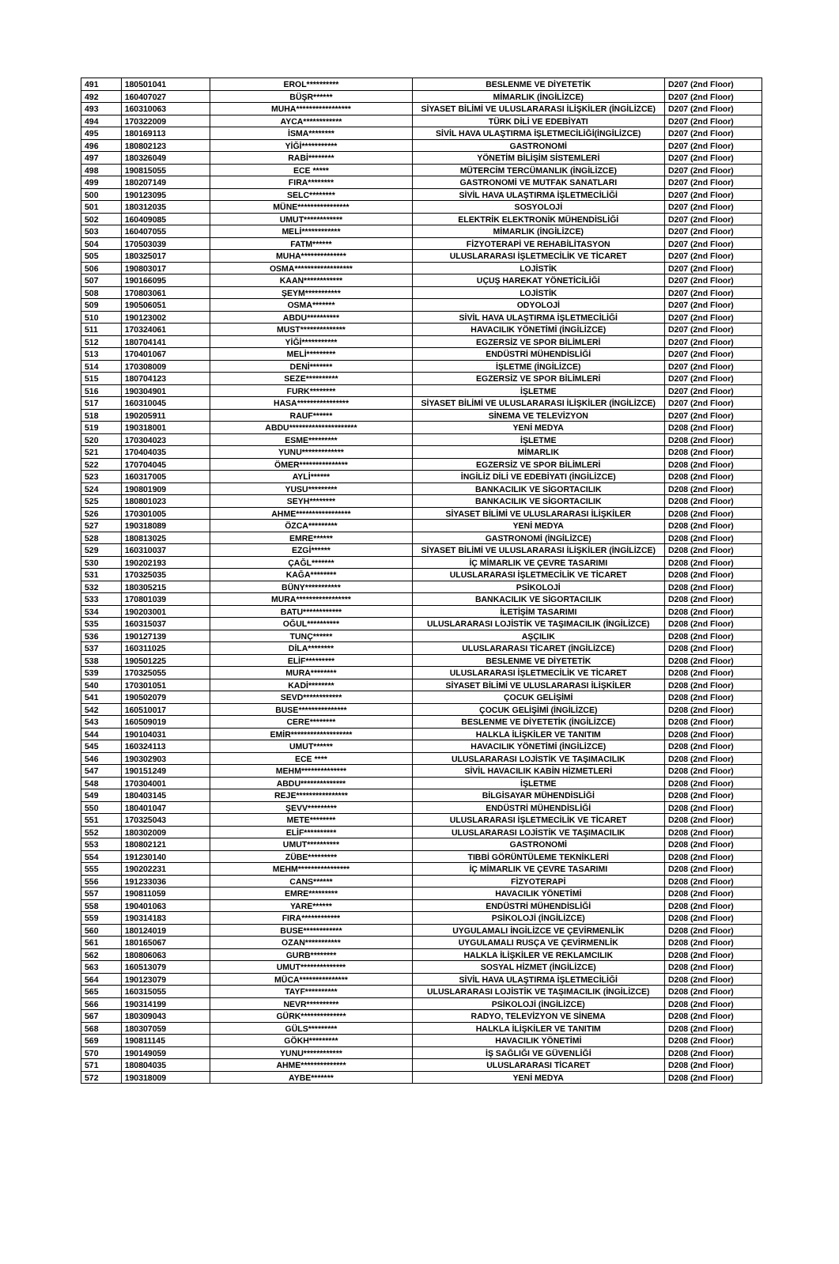| 491 | 180501041 | EROL********** | BESLENME VE DİYETETİK | D207 (2nd Floor) |
| 492 | 160407027 | BÜŞR****** | MİMARLIK (İNGİLİZCE) | D207 (2nd Floor) |
| 493 | 160310063 | MUHA***************** | SİYASET BİLİMİ VE ULUSLARARASI İLİŞKİLER (İNGİLİZCE) | D207 (2nd Floor) |
| 494 | 170322009 | AYCA************ | TÜRK DİLİ VE EDEBİYATI | D207 (2nd Floor) |
| 495 | 180169113 | İSMA******** | SİVİL HAVA ULAŞTIRMA İŞLETMECİLİĞİ(İNGİLİZCE) | D207 (2nd Floor) |
| 496 | 180802123 | YİĞİ*********** | GASTRONOMİ | D207 (2nd Floor) |
| 497 | 180326049 | RABİ******** | YÖNETİM BİLİŞİM SİSTEMLERİ | D207 (2nd Floor) |
| 498 | 190815055 | ECE ***** | MÜTERCİM TERCÜMANLIK (İNGİLİZCE) | D207 (2nd Floor) |
| 499 | 180207149 | FIRA******** | GASTRONOMİ VE MUTFAK SANATLARI | D207 (2nd Floor) |
| 500 | 190123095 | SELC******** | SİVİL HAVA ULAŞTIRMA İŞLETMECİLİĞİ | D207 (2nd Floor) |
| 501 | 180312035 | MÜNE**************** | SOSYOLOJİ | D207 (2nd Floor) |
| 502 | 160409085 | UMUT************ | ELEKTRİK ELEKTRONİK MÜHENDİSLİĞİ | D207 (2nd Floor) |
| 503 | 160407055 | MELİ************ | MİMARLIK (İNGİLİZCE) | D207 (2nd Floor) |
| 504 | 170503039 | FATM****** | FİZYOTERAPİ VE REHABİLİTASYON | D207 (2nd Floor) |
| 505 | 180325017 | MUHA************** | ULUSLARARASI İŞLETMECİLİK VE TİCARET | D207 (2nd Floor) |
| 506 | 190803017 | OSMA****************** | LOJİSTİK | D207 (2nd Floor) |
| 507 | 190166095 | KAAN************ | UÇUŞ HAREKAT YÖNETİCİLİĞİ | D207 (2nd Floor) |
| 508 | 170803061 | ŞEYM*********** | LOJİSTİK | D207 (2nd Floor) |
| 509 | 190506051 | OSMA******* | ODYOLOJİ | D207 (2nd Floor) |
| 510 | 190123002 | ABDU********** | SİVİL HAVA ULAŞTIRMA İŞLETMECİLİĞİ | D207 (2nd Floor) |
| 511 | 170324061 | MUST************** | HAVACILIK YÖNETİMİ (İNGİLİZCE) | D207 (2nd Floor) |
| 512 | 180704141 | YİĞİ*********** | EGZERSİZ VE SPOR BİLİMLERİ | D207 (2nd Floor) |
| 513 | 170401067 | MELİ********* | ENDÜSTRİ MÜHENDİSLİĞİ | D207 (2nd Floor) |
| 514 | 170308009 | DENİ******* | İŞLETME (İNGİLİZCE) | D207 (2nd Floor) |
| 515 | 180704123 | SEZE********** | EGZERSİZ VE SPOR BİLİMLERİ | D207 (2nd Floor) |
| 516 | 190304901 | FURK******** | İŞLETME | D207 (2nd Floor) |
| 517 | 160310045 | HASA**************** | SİYASET BİLİMİ VE ULUSLARARASI İLİŞKİLER (İNGİLİZCE) | D207 (2nd Floor) |
| 518 | 190205911 | RAUF****** | SİNEMA VE TELEVİZYON | D207 (2nd Floor) |
| 519 | 190318001 | ABDU********************* | YENİ MEDYA | D208 (2nd Floor) |
| 520 | 170304023 | ESME********* | İŞLETME | D208 (2nd Floor) |
| 521 | 170404035 | YUNU************* | MİMARLIK | D208 (2nd Floor) |
| 522 | 170704045 | ÖMER*************** | EGZERSİZ VE SPOR BİLİMLERİ | D208 (2nd Floor) |
| 523 | 160317005 | AYLİ****** | İNGİLİZ DİLİ VE EDEBİYATI (İNGİLİZCE) | D208 (2nd Floor) |
| 524 | 190801909 | YUSU********* | BANKACILIK VE SİGORTACILIK | D208 (2nd Floor) |
| 525 | 180801023 | SEYH******** | BANKACILIK VE SİGORTACILIK | D208 (2nd Floor) |
| 526 | 170301005 | AHME***************** | SİYASET BİLİMİ VE ULUSLARARASI İLİŞKİLER | D208 (2nd Floor) |
| 527 | 190318089 | ÖZCA********* | YENİ MEDYA | D208 (2nd Floor) |
| 528 | 180813025 | EMRE****** | GASTRONOMİ (İNGİLİZCE) | D208 (2nd Floor) |
| 529 | 160310037 | EZGİ****** | SİYASET BİLİMİ VE ULUSLARARASI İLİŞKİLER (İNGİLİZCE) | D208 (2nd Floor) |
| 530 | 190202193 | ÇAĞL******* | İÇ MİMARLIK VE ÇEVRE TASARIMI | D208 (2nd Floor) |
| 531 | 170325035 | KAĞA******** | ULUSLARARASI İŞLETMECİLİK VE TİCARET | D208 (2nd Floor) |
| 532 | 180305215 | BÜNY*********** | PSİKOLOJİ | D208 (2nd Floor) |
| 533 | 170801039 | MURA***************** | BANKACILIK VE SİGORTACILIK | D208 (2nd Floor) |
| 534 | 190203001 | BATU************ | İLETİŞİM TASARIMI | D208 (2nd Floor) |
| 535 | 160315037 | OĞUL********** | ULUSLARARASI LOJİSTİK VE TAŞIMACILIK (İNGİLİZCE) | D208 (2nd Floor) |
| 536 | 190127139 | TUNÇ****** | AŞÇILIK | D208 (2nd Floor) |
| 537 | 160311025 | DİLA******** | ULUSLARARASI TİCARET (İNGİLİZCE) | D208 (2nd Floor) |
| 538 | 190501225 | ELİF********* | BESLENME VE DİYETETİK | D208 (2nd Floor) |
| 539 | 170325055 | MURA******** | ULUSLARARASI İŞLETMECİLİK VE TİCARET | D208 (2nd Floor) |
| 540 | 170301051 | KADİ******** | SİYASET BİLİMİ VE ULUSLARARASI İLİŞKİLER | D208 (2nd Floor) |
| 541 | 190502079 | SEVD************ | ÇOCUK GELİŞİMİ | D208 (2nd Floor) |
| 542 | 160510017 | BUSE*************** | ÇOCUK GELİŞİMİ (İNGİLİZCE) | D208 (2nd Floor) |
| 543 | 160509019 | CERE******** | BESLENME VE DİYETETİK (İNGİLİZCE) | D208 (2nd Floor) |
| 544 | 190104031 | EMİR******************* | HALKLA İLİŞKİLER VE TANITIM | D208 (2nd Floor) |
| 545 | 160324113 | UMUT****** | HAVACILIK YÖNETİMİ (İNGİLİZCE) | D208 (2nd Floor) |
| 546 | 190302903 | ECE **** | ULUSLARARASI LOJİSTİK VE TAŞIMACILIK | D208 (2nd Floor) |
| 547 | 190151249 | MEHM************** | SİVİL HAVACILIK KABİN HİZMETLERİ | D208 (2nd Floor) |
| 548 | 170304001 | ABDU************** | İŞLETME | D208 (2nd Floor) |
| 549 | 180403145 | REJE**************** | BİLGİSAYAR MÜHENDİSLİĞİ | D208 (2nd Floor) |
| 550 | 180401047 | ŞEVV********* | ENDÜSTRİ MÜHENDİSLİĞİ | D208 (2nd Floor) |
| 551 | 170325043 | METE******** | ULUSLARARASI İŞLETMECİLİK VE TİCARET | D208 (2nd Floor) |
| 552 | 180302009 | ELİF********** | ULUSLARARASI LOJİSTİK VE TAŞIMACILIK | D208 (2nd Floor) |
| 553 | 180802121 | UMUT********** | GASTRONOMİ | D208 (2nd Floor) |
| 554 | 191230140 | ZÜBE********* | TIBBİ GÖRÜNTÜLEME TEKNİKLERİ | D208 (2nd Floor) |
| 555 | 190202231 | MEHM**************** | İÇ MİMARLIK VE ÇEVRE TASARIMI | D208 (2nd Floor) |
| 556 | 191233036 | CANS****** | FİZYOTERAPİ | D208 (2nd Floor) |
| 557 | 190811059 | EMRE********* | HAVACILIK YÖNETİMİ | D208 (2nd Floor) |
| 558 | 190401063 | YARE****** | ENDÜSTRİ MÜHENDİSLİĞİ | D208 (2nd Floor) |
| 559 | 190314183 | FIRA************ | PSİKOLOJİ (İNGİLİZCE) | D208 (2nd Floor) |
| 560 | 180124019 | BUSE************ | UYGULAMALI İNGİLİZCE VE ÇEVİRMENLİK | D208 (2nd Floor) |
| 561 | 180165067 | OZAN*********** | UYGULAMALI RUSÇA VE ÇEVİRMENLİK | D208 (2nd Floor) |
| 562 | 180806063 | GURB******** | HALKLA İLİŞKİLER VE REKLAMCILIK | D208 (2nd Floor) |
| 563 | 160513079 | UMUT************** | SOSYAL HİZMET (İNGİLİZCE) | D208 (2nd Floor) |
| 564 | 190123079 | MÜCA*************** | SİVİL HAVA ULAŞTIRMA İŞLETMECİLİĞİ | D208 (2nd Floor) |
| 565 | 160315055 | TAYF********** | ULUSLARARASI LOJİSTİK VE TAŞIMACILIK (İNGİLİZCE) | D208 (2nd Floor) |
| 566 | 190314199 | NEVR********** | PSİKOLOJİ (İNGİLİZCE) | D208 (2nd Floor) |
| 567 | 180309043 | GÜRK************** | RADYO, TELEVİZYON VE SİNEMA | D208 (2nd Floor) |
| 568 | 180307059 | GÜLS********* | HALKLA İLİŞKİLER VE TANITIM | D208 (2nd Floor) |
| 569 | 190811145 | GÖKH********* | HAVACILIK YÖNETİMİ | D208 (2nd Floor) |
| 570 | 190149059 | YUNU************ | İŞ SAĞLIĞI VE GÜVENLİĞİ | D208 (2nd Floor) |
| 571 | 180804035 | AHME************** | ULUSLARARASI TİCARET | D208 (2nd Floor) |
| 572 | 190318009 | AYBE******* | YENİ MEDYA | D208 (2nd Floor) |